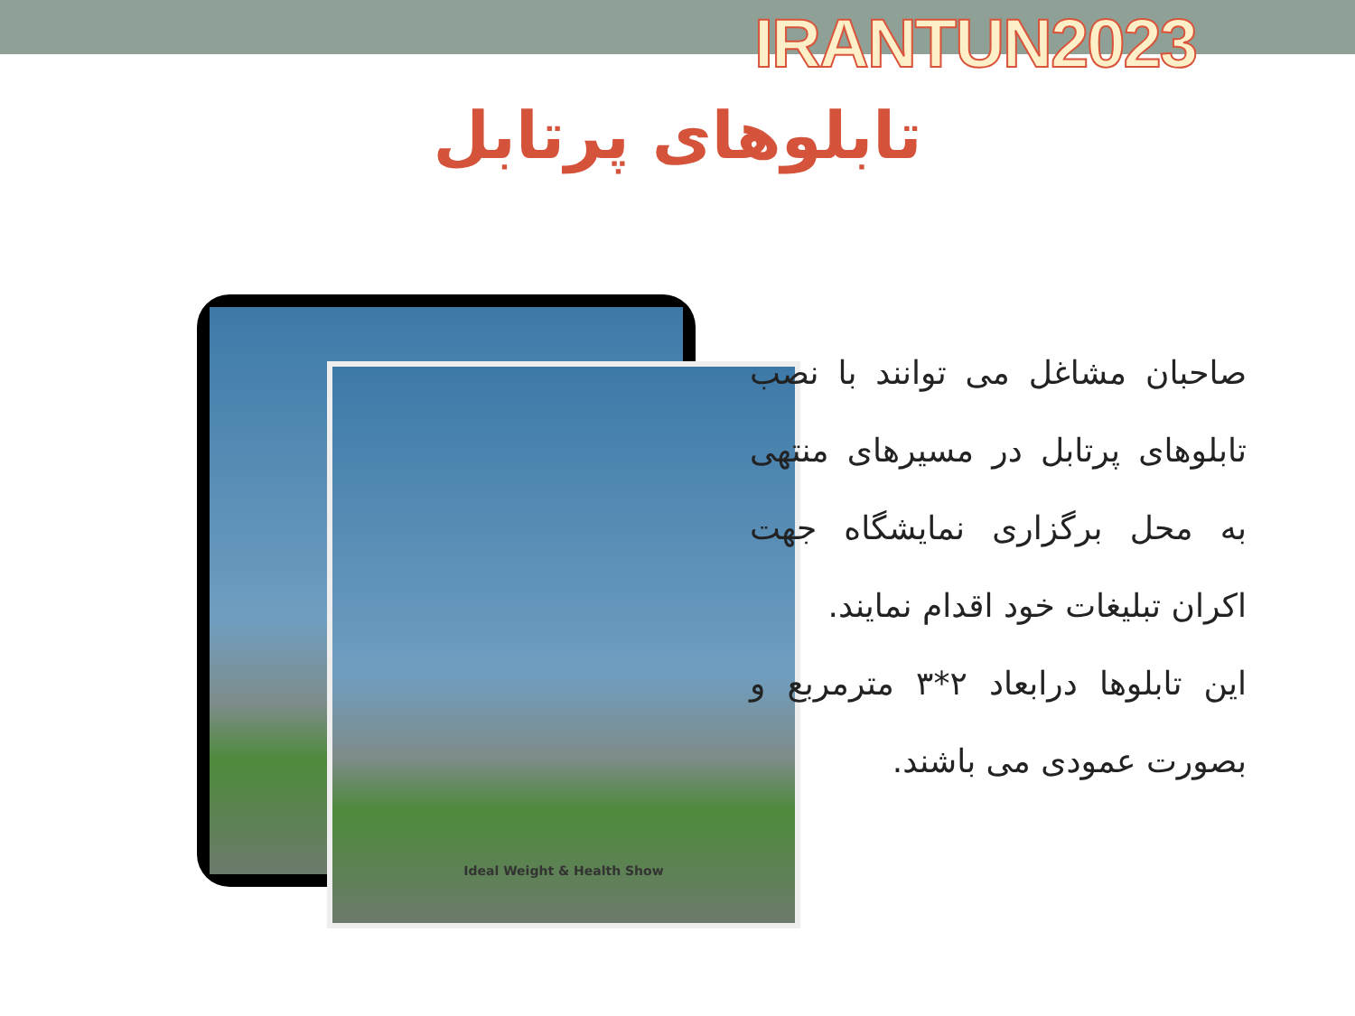IRANTUN2023
تابلوهای پرتابل
Ideal Weight & Health Show
صاحبان مشاغل می توانند با نصب تابلوهای پرتابل در مسیرهای منتهی به محل برگزاری نمایشگاه جهت اکران تبلیغات خود اقدام نمایند.
این تابلوها درابعاد ۲*۳ مترمربع و بصورت عمودی می باشند.